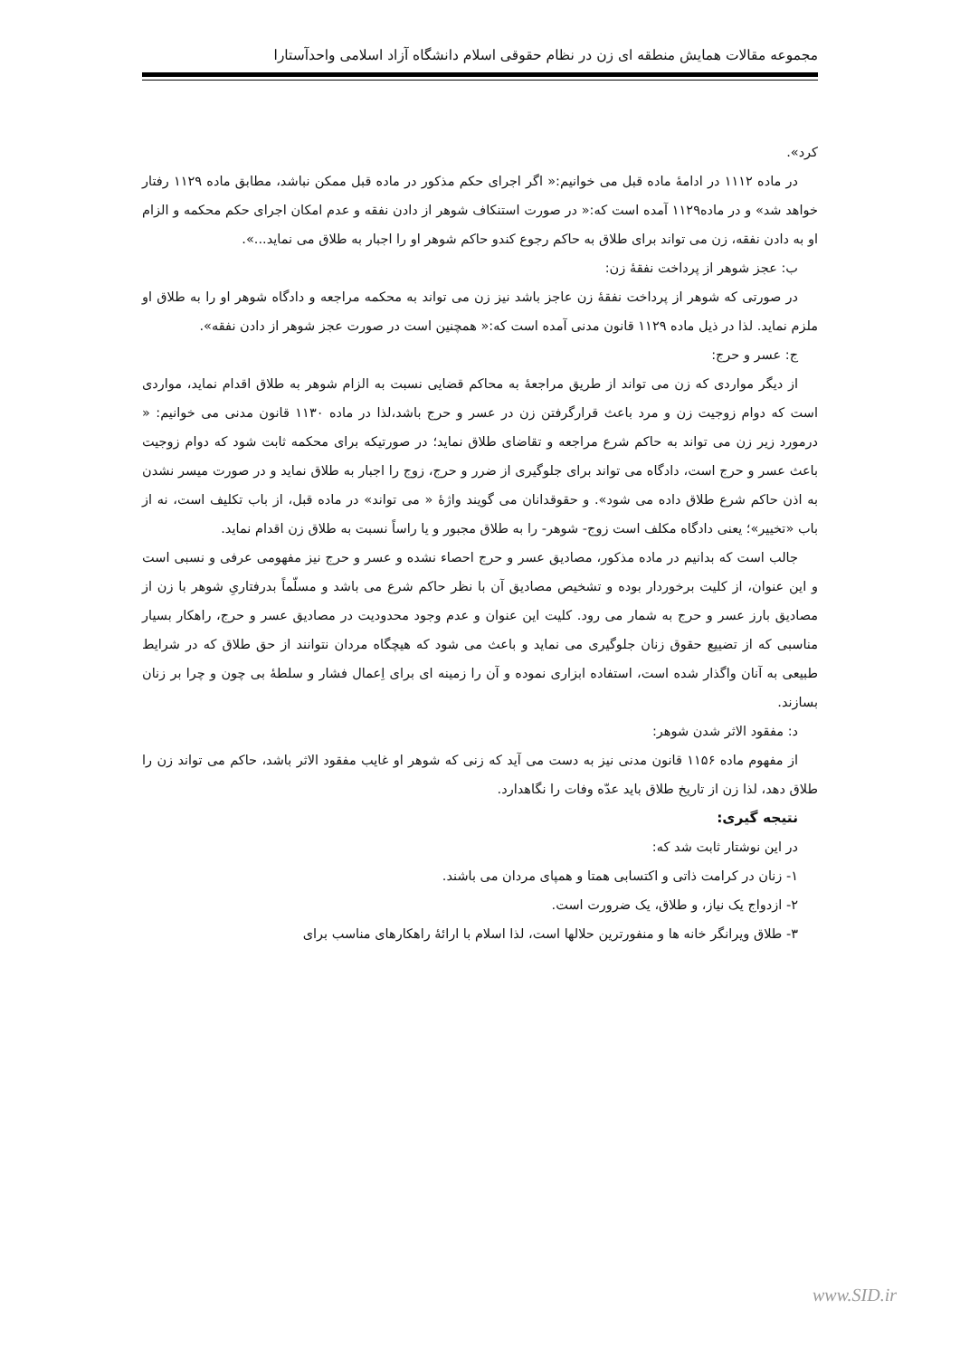مجموعه مقالات همایش منطقه ای زن در نظام حقوقی اسلام دانشگاه آزاد اسلامی واحدآستارا
کرد».
در ماده ۱۱۱۲ در ادامۀ ماده قبل می خوانیم:« اگر اجرای حکم مذکور در ماده قبل ممکن نباشد، مطابق ماده ۱۱۲۹ رفتار خواهد شد» و در ماده۱۱۲۹ آمده است که:« در صورت استنکاف شوهر از دادن نفقه و عدم امکان اجرای حکم محکمه و الزام او به دادن نفقه، زن می تواند برای طلاق به حاکم رجوع کندو حاکم شوهر او را اجبار به طلاق می نماید...».
ب: عجز شوهر از پرداخت نفقۀ زن:
در صورتی که شوهر از پرداخت نفقۀ زن عاجز باشد نیز زن می تواند به محکمه مراجعه و دادگاه شوهر او را به طلاق او ملزم نماید. لذا در ذیل ماده ۱۱۲۹ قانون مدنی آمده است که:« همچنین است در صورت عجز شوهر از دادن نفقه».
ج: عسر و حرج:
از دیگر مواردی که زن می تواند از طریق مراجعۀ به محاکم قضایی نسبت به الزام شوهر به طلاق اقدام نماید، مواردی است که دوام زوجیت زن و مرد باعث قرارگرفتن زن در عسر و حرج باشد،لذا در ماده ۱۱۳۰ قانون مدنی می خوانیم: « درمورد زیر زن می تواند به حاکم شرع مراجعه و تقاضای طلاق نماید؛ در صورتیکه برای محکمه ثابت شود که دوام زوجیت باعث عسر و حرج است، دادگاه می تواند برای جلوگیری از ضرر و حرج، زوج را اجبار به طلاق نماید و در صورت میسر نشدن به اذن حاکم شرع طلاق داده می شود». و حقوقدانان می گویند واژۀ « می تواند» در ماده قبل، از باب تکلیف است، نه از باب «تخییر»؛ یعنی دادگاه مکلف است زوج- شوهر- را به طلاق مجبور و یا راساً نسبت به طلاق زن اقدام نماید.
جالب است که بدانیم در ماده مذکور، مصادیق عسر و حرج احصاء نشده و عسر و حرج نیز مفهومی عرفی و نسبی است و این عنوان، از کلیت برخوردار بوده و تشخیص مصادیق آن با نظر حاکم شرع می باشد و مسلّماً بدرفتاریِ شوهر با زن از مصادیق بارز عسر و حرج به شمار می رود. کلیت این عنوان و عدم وجود محدودیت در مصادیق عسر و حرج، راهکار بسیار مناسبی که از تضییع حقوق زنان جلوگیری می نماید و باعث می شود که هیچگاه مردان نتوانند از حق طلاق که در شرایط طبیعی به آنان واگذار شده است، استفاده ابزاری نموده و آن را زمینه ای برای اِعمال فشار و سلطۀ بی چون و چرا بر زنان بسازند.
د: مفقود الاثر شدن شوهر:
از مفهوم ماده ۱۱۵۶ قانون مدنی نیز به دست می آید که زنی که شوهر او غایب مفقود الاثر باشد، حاکم می تواند زن را طلاق دهد، لذا زن از تاریخ طلاق باید عدّه وفات را نگاهدارد.
نتیجه گیری:
در این نوشتار ثابت شد که:
۱- زنان در کرامت ذاتی و اکتسابی همتا و همپای مردان می باشند.
۲- ازدواج یک نیاز، و طلاق، یک ضرورت است.
۳- طلاق ویرانگر خانه ها و منفورترین حلالها است، لذا اسلام با ارائۀ راهکارهای مناسب برای
www.SID.ir